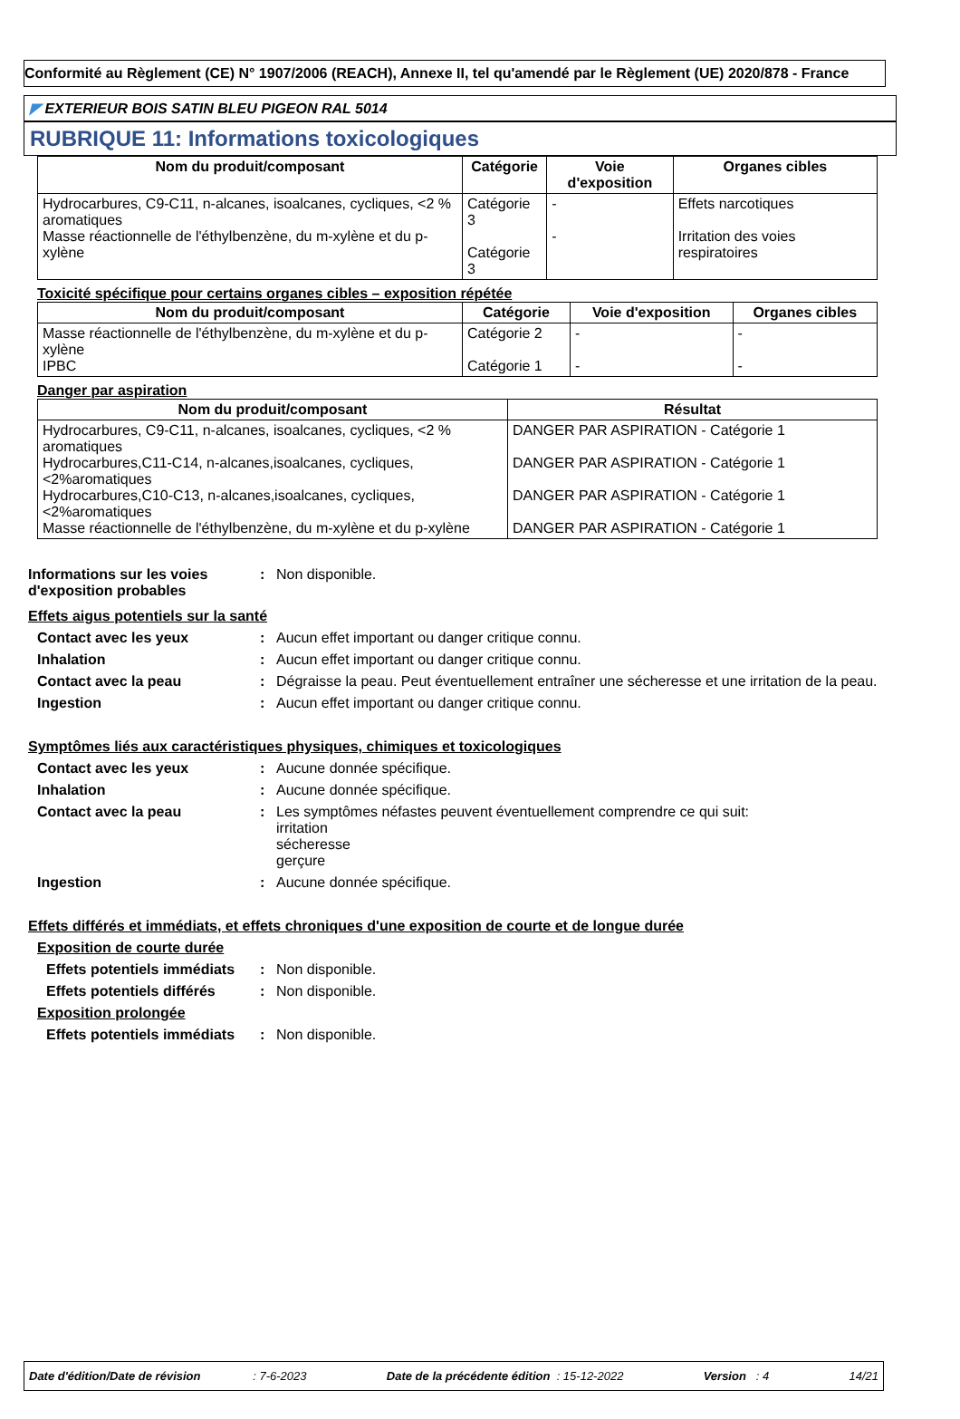Conformité au Règlement (CE) N° 1907/2006 (REACH), Annexe II, tel qu'amendé par le Règlement (UE) 2020/878 - France
◤ EXTERIEUR BOIS SATIN BLEU PIGEON RAL 5014
RUBRIQUE 11: Informations toxicologiques
| Nom du produit/composant | Catégorie | Voie d'exposition | Organes cibles |
| --- | --- | --- | --- |
| Hydrocarbures, C9-C11, n-alcanes, isoalcanes, cycliques, <2 % aromatiques Masse réactionnelle de l'éthylbenzène, du m-xylène et du p-xylène | Catégorie 3 Catégorie 3 | - - | Effets narcotiques Irritation des voies respiratoires |
Toxicité spécifique pour certains organes cibles – exposition répétée
| Nom du produit/composant | Catégorie | Voie d'exposition | Organes cibles |
| --- | --- | --- | --- |
| Masse réactionnelle de l'éthylbenzène, du m-xylène et du p-xylène IPBC | Catégorie 2 Catégorie 1 | - - | - - |
Danger par aspiration
| Nom du produit/composant | Résultat |
| --- | --- |
| Hydrocarbures, C9-C11, n-alcanes, isoalcanes, cycliques, <2 % aromatiques Hydrocarbures,C11-C14, n-alcanes,isoalcanes, cycliques, <2%aromatiques Hydrocarbures,C10-C13, n-alcanes,isoalcanes, cycliques, <2%aromatiques Masse réactionnelle de l'éthylbenzène, du m-xylène et du p-xylène | DANGER PAR ASPIRATION - Catégorie 1 DANGER PAR ASPIRATION - Catégorie 1 DANGER PAR ASPIRATION - Catégorie 1 DANGER PAR ASPIRATION - Catégorie 1 |
Informations sur les voies d'exposition probables
: Non disponible.
Effets aigus potentiels sur la santé
Contact avec les yeux : Aucun effet important ou danger critique connu.
Inhalation : Aucun effet important ou danger critique connu.
Contact avec la peau : Dégraisse la peau. Peut éventuellement entraîner une sécheresse et une irritation de la peau.
Ingestion : Aucun effet important ou danger critique connu.
Symptômes liés aux caractéristiques physiques, chimiques et toxicologiques
Contact avec les yeux : Aucune donnée spécifique.
Inhalation : Aucune donnée spécifique.
Contact avec la peau : Les symptômes néfastes peuvent éventuellement comprendre ce qui suit:
irritation
sécheresse
gerçure
Ingestion : Aucune donnée spécifique.
Effets différés et immédiats, et effets chroniques d'une exposition de courte et de longue durée
Exposition de courte durée
Effets potentiels immédiats
: Non disponible.
Effets potentiels différés
: Non disponible.
Exposition prolongée
Effets potentiels immédiats
: Non disponible.
Date d'édition/Date de révision : 7-6-2023 Date de la précédente édition : 15-12-2022 Version : 4 14/21